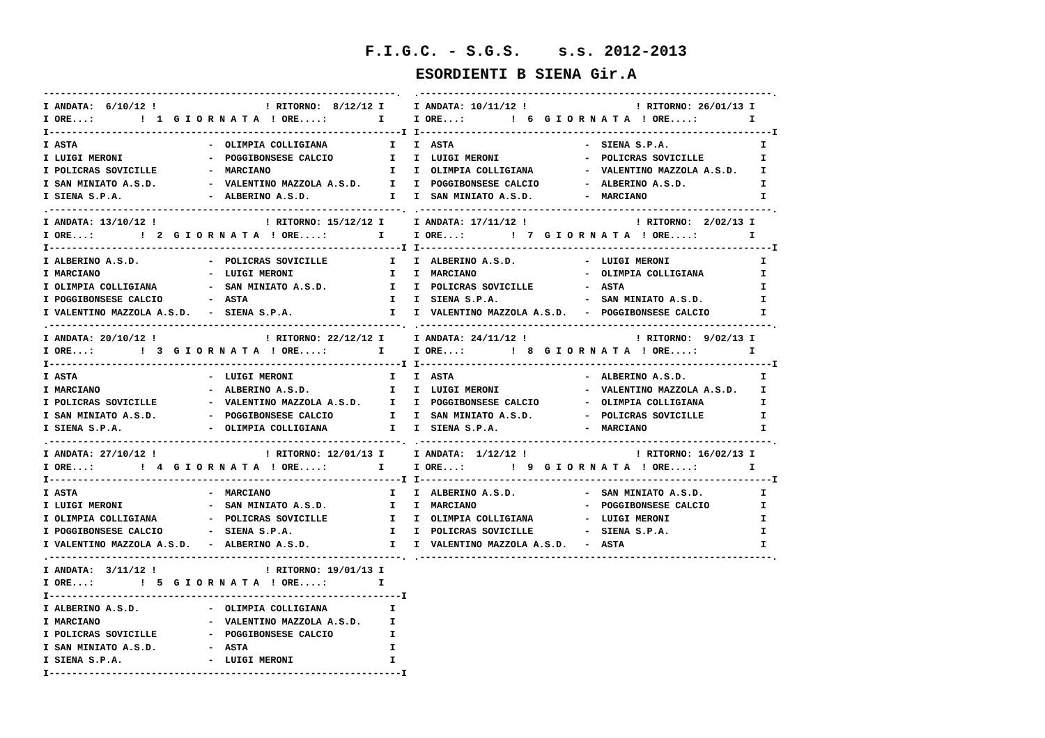F.I.G.C. - S.G.S. s.s. 2012-2013
ESORDIENTI B SIENA Gir.A
--------------------------------------------------------------.
I ANDATA:  6/10/12 !                   ! RITORNO:  8/12/12 I
I ORE...:        !  1  G I O R N A T A  ! ORE....:         I
I--------------------------------------------------------------I
I ASTA                       -  OLIMPIA COLLIGIANA           I
I LUIGI MERONI               -  POGGIBONSESE CALCIO          I
I POLICRAS SOVICILLE         -  MARCIANO                     I
I SAN MINIATO A.S.D.         -  VALENTINO MAZZOLA A.S.D.     I
I SIENA S.P.A.               -  ALBERINO A.S.D.              I
.--------------------------------------------------------------.
I ANDATA: 13/10/12 !                   ! RITORNO: 15/12/12 I
I ORE...:        !  2  G I O R N A T A  ! ORE....:         I
I--------------------------------------------------------------I
I ALBERINO A.S.D.            -  POLICRAS SOVICILLE           I
I MARCIANO                   -  LUIGI MERONI                 I
I OLIMPIA COLLIGIANA         -  SAN MINIATO A.S.D.           I
I POGGIBONSESE CALCIO        -  ASTA                         I
I VALENTINO MAZZOLA A.S.D.   -  SIENA S.P.A.                 I
.--------------------------------------------------------------.
I ANDATA: 20/10/12 !                   ! RITORNO: 22/12/12 I
I ORE...:        !  3  G I O R N A T A  ! ORE....:         I
I--------------------------------------------------------------I
I ASTA                       -  LUIGI MERONI                 I
I MARCIANO                   -  ALBERINO A.S.D.              I
I POLICRAS SOVICILLE         -  VALENTINO MAZZOLA A.S.D.     I
I SAN MINIATO A.S.D.         -  POGGIBONSESE CALCIO          I
I SIENA S.P.A.               -  OLIMPIA COLLIGIANA           I
.--------------------------------------------------------------.
I ANDATA: 27/10/12 !                   ! RITORNO: 12/01/13 I
I ORE...:        !  4  G I O R N A T A  ! ORE....:         I
I--------------------------------------------------------------I
I ASTA                       -  MARCIANO                     I
I LUIGI MERONI               -  SAN MINIATO A.S.D.           I
I OLIMPIA COLLIGIANA         -  POLICRAS SOVICILLE           I
I POGGIBONSESE CALCIO        -  SIENA S.P.A.                 I
I VALENTINO MAZZOLA A.S.D.   -  ALBERINO A.S.D.              I
.--------------------------------------------------------------.
I ANDATA:  3/11/12 !                   ! RITORNO: 19/01/13 I
I ORE...:        !  5  G I O R N A T A  ! ORE....:         I
I--------------------------------------------------------------I
I ALBERINO A.S.D.            -  OLIMPIA COLLIGIANA           I
I MARCIANO                   -  VALENTINO MAZZOLA A.S.D.     I
I POLICRAS SOVICILLE         -  POGGIBONSESE CALCIO          I
I SAN MINIATO A.S.D.         -  ASTA                         I
I SIENA S.P.A.               -  LUIGI MERONI                 I
I--------------------------------------------------------------I
.--------------------------------------------------------------.
I ANDATA: 10/11/12 !                   ! RITORNO: 26/01/13 I
I ORE...:        !  6  G I O R N A T A  ! ORE....:         I
I--------------------------------------------------------------I
I  ASTA                       -  SIENA S.P.A.                I
I  LUIGI MERONI               -  POLICRAS SOVICILLE          I
I  OLIMPIA COLLIGIANA         -  VALENTINO MAZZOLA A.S.D.    I
I  POGGIBONSESE CALCIO        -  ALBERINO A.S.D.             I
I  SAN MINIATO A.S.D.         -  MARCIANO                    I
.--------------------------------------------------------------.
I ANDATA: 17/11/12 !                   ! RITORNO:  2/02/13 I
I ORE...:        !  7  G I O R N A T A  ! ORE....:         I
I--------------------------------------------------------------I
I  ALBERINO A.S.D.            -  LUIGI MERONI                I
I  MARCIANO                   -  OLIMPIA COLLIGIANA          I
I  POLICRAS SOVICILLE         -  ASTA                        I
I  SIENA S.P.A.               -  SAN MINIATO A.S.D.          I
I  VALENTINO MAZZOLA A.S.D.   -  POGGIBONSESE CALCIO         I
.--------------------------------------------------------------.
I ANDATA: 24/11/12 !                   ! RITORNO:  9/02/13 I
I ORE...:        !  8  G I O R N A T A  ! ORE....:         I
I--------------------------------------------------------------I
I  ASTA                       -  ALBERINO A.S.D.             I
I  LUIGI MERONI               -  VALENTINO MAZZOLA A.S.D.    I
I  POGGIBONSESE CALCIO        -  OLIMPIA COLLIGIANA          I
I  SAN MINIATO A.S.D.         -  POLICRAS SOVICILLE          I
I  SIENA S.P.A.               -  MARCIANO                    I
.--------------------------------------------------------------.
I ANDATA:  1/12/12 !                   ! RITORNO: 16/02/13 I
I ORE...:        !  9  G I O R N A T A  ! ORE....:         I
I--------------------------------------------------------------I
I  ALBERINO A.S.D.            -  SAN MINIATO A.S.D.          I
I  MARCIANO                   -  POGGIBONSESE CALCIO         I
I  OLIMPIA COLLIGIANA         -  LUIGI MERONI                I
I  POLICRAS SOVICILLE         -  SIENA S.P.A.                I
I  VALENTINO MAZZOLA A.S.D.   -  ASTA                        I
.--------------------------------------------------------------.